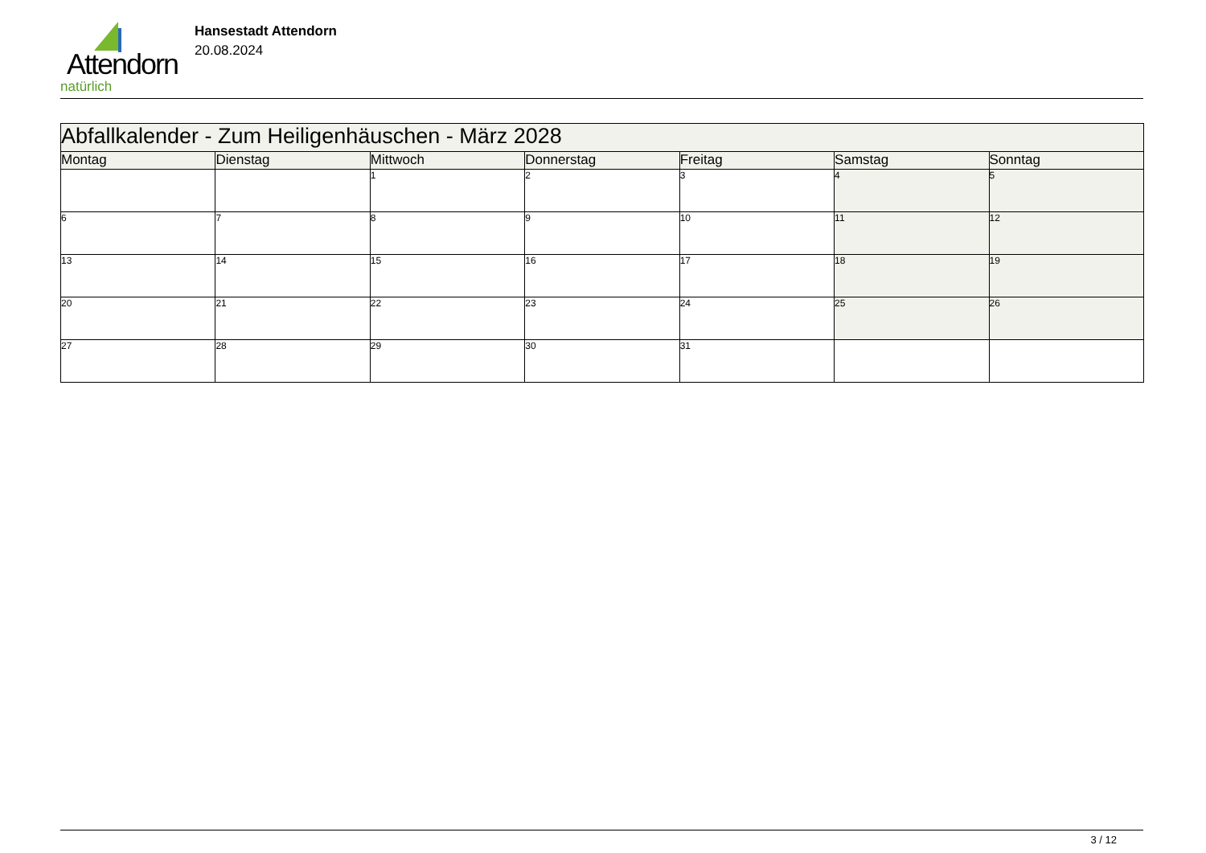Attendorn
natürlich
Hansestadt Attendorn
20.08.2024
| Abfallkalender - Zum Heiligenhäuschen - März 2028 | | | | | | |
| --- | --- | --- | --- | --- | --- | --- |
| Montag | Dienstag | Mittwoch | Donnerstag | Freitag | Samstag | Sonntag |
| | | 1 | 2 | 3 | 4 | 5 |
| 6 | 7 | 8 | 9 | 10 | 11 | 12 |
| 13 | 14 | 15 | 16 | 17 | 18 | 19 |
| 20 | 21 | 22 | 23 | 24 | 25 | 26 |
| 27 | 28 | 29 | 30 | 31 | | |
3 / 12